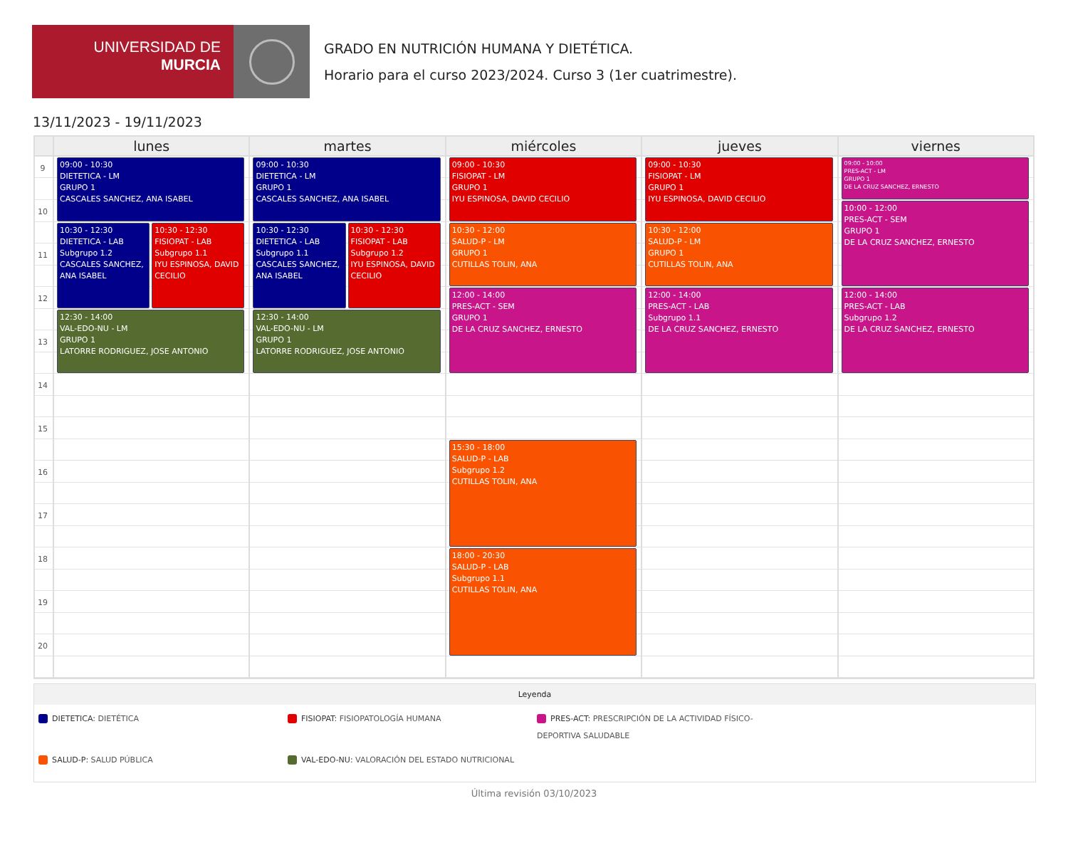UNIVERSIDAD DE
MURCIA
GRADO EN NUTRICIÓN HUMANA Y DIETÉTICA.
Horario para el curso 2023/2024. Curso 3 (1er cuatrimestre).
13/11/2023 - 19/11/2023
| | lunes | martes | miércoles | jueves | viernes |
| --- | --- | --- | --- | --- | --- |
| 9 10 11 12 13 14 15 16 17 18 19 20 | 09:00 - 10:30 DIETETICA - LM GRUPO 1 CASCALES SANCHEZ, ANA ISABEL 10:30 - 12:30 DIETETICA - LAB Subgrupo 1.2 CASCALES SANCHEZ, ANA ISABEL 10:30 - 12:30 FISIOPAT - LAB Subgrupo 1.1 IYU ESPINOSA, DAVID CECILIO 12:30 - 14:00 VAL-EDO-NU - LM GRUPO 1 LATORRE RODRIGUEZ, JOSE ANTONIO | 09:00 - 10:30 DIETETICA - LM GRUPO 1 CASCALES SANCHEZ, ANA ISABEL 10:30 - 12:30 DIETETICA - LAB Subgrupo 1.1 CASCALES SANCHEZ, ANA ISABEL 10:30 - 12:30 FISIOPAT - LAB Subgrupo 1.2 IYU ESPINOSA, DAVID CECILIO 12:30 - 14:00 VAL-EDO-NU - LM GRUPO 1 LATORRE RODRIGUEZ, JOSE ANTONIO | 09:00 - 10:30 FISIOPAT - LM GRUPO 1 IYU ESPINOSA, DAVID CECILIO 10:30 - 12:00 SALUD-P - LM GRUPO 1 CUTILLAS TOLIN, ANA 12:00 - 14:00 PRES-ACT - SEM GRUPO 1 DE LA CRUZ SANCHEZ, ERNESTO 15:30 - 18:00 SALUD-P - LAB Subgrupo 1.2 CUTILLAS TOLIN, ANA 18:00 - 20:30 SALUD-P - LAB Subgrupo 1.1 CUTILLAS TOLIN, ANA | 09:00 - 10:30 FISIOPAT - LM GRUPO 1 IYU ESPINOSA, DAVID CECILIO 10:30 - 12:00 SALUD-P - LM GRUPO 1 CUTILLAS TOLIN, ANA 12:00 - 14:00 PRES-ACT - LAB Subgrupo 1.1 DE LA CRUZ SANCHEZ, ERNESTO | 09:00 - 10:00 PRES-ACT - LM GRUPO 1 DE LA CRUZ SANCHEZ, ERNESTO 10:00 - 12:00 PRES-ACT - SEM GRUPO 1 DE LA CRUZ SANCHEZ, ERNESTO 12:00 - 14:00 PRES-ACT - LAB Subgrupo 1.2 DE LA CRUZ SANCHEZ, ERNESTO |
Leyenda
DIETETICA: DIETÉTICA
FISIOPAT: FISIOPATOLOGÍA HUMANA
PRES-ACT: PRESCRIPCIÓN DE LA ACTIVIDAD FÍSICO-DEPORTIVA SALUDABLE
SALUD-P: SALUD PÚBLICA
VAL-EDO-NU: VALORACIÓN DEL ESTADO NUTRICIONAL
Última revisión 03/10/2023